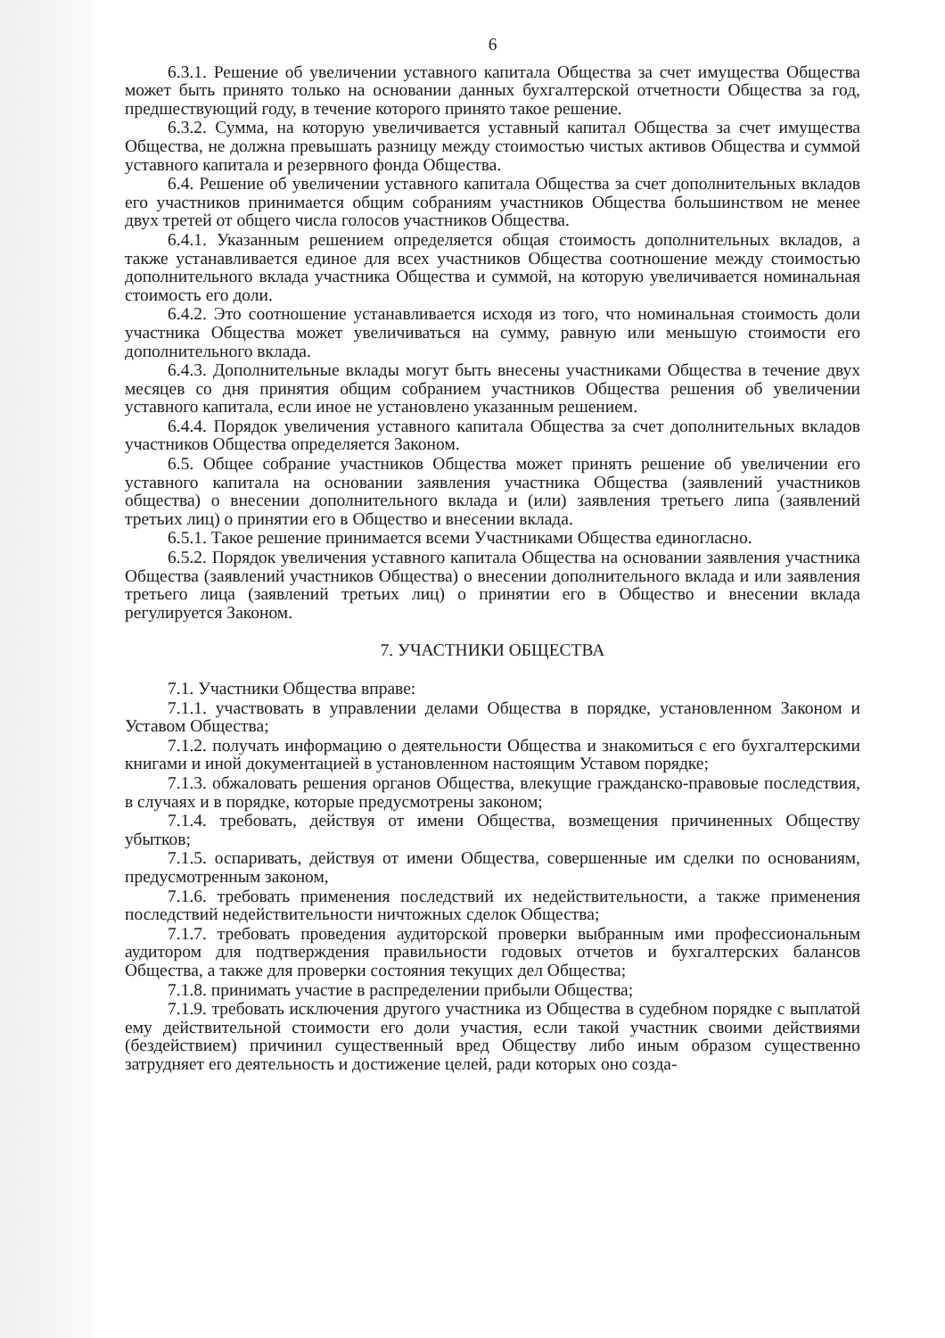6
6.3.1. Решение об увеличении уставного капитала Общества за счет имущества Общества может быть принято только на основании данных бухгалтерской отчетности Общества за год, предшествующий году, в течение которого принято такое решение.
6.3.2. Сумма, на которую увеличивается уставный капитал Общества за счет имущества Общества, не должна превышать разницу между стоимостью чистых активов Общества и суммой уставного капитала и резервного фонда Общества.
6.4. Решение об увеличении уставного капитала Общества за счет дополнительных вкладов его участников принимается общим собраниям участников Общества большинством не менее двух третей от общего числа голосов участников Общества.
6.4.1. Указанным решением определяется общая стоимость дополнительных вкладов, а также устанавливается единое для всех участников Общества соотношение между стоимостью дополнительного вклада участника Общества и суммой, на которую увеличивается номинальная стоимость его доли.
6.4.2. Это соотношение устанавливается исходя из того, что номинальная стоимость доли участника Общества может увеличиваться на сумму, равную или меньшую стоимости его дополнительного вклада.
6.4.3. Дополнительные вклады могут быть внесены участниками Общества в течение двух месяцев со дня принятия общим собранием участников Общества решения об увеличении уставного капитала, если иное не установлено указанным решением.
6.4.4. Порядок увеличения уставного капитала Общества за счет дополнительных вкладов участников Общества определяется Законом.
6.5. Общее собрание участников Общества может принять решение об увеличении его уставного капитала на основании заявления участника Общества (заявлений участников общества) о внесении дополнительного вклада и (или) заявления третьего липа (заявлений третьих лиц) о принятии его в Общество и внесении вклада.
6.5.1. Такое решение принимается всеми Участниками Общества единогласно.
6.5.2. Порядок увеличения уставного капитала Общества на основании заявления участника Общества (заявлений участников Общества) о внесении дополнительного вклада и или заявления третьего лица (заявлений третьих лиц) о принятии его в Общество и внесении вклада регулируется Законом.
7. УЧАСТНИКИ ОБЩЕСТВА
7.1. Участники Общества вправе:
7.1.1. участвовать в управлении делами Общества в порядке, установленном Законом и Уставом Общества;
7.1.2. получать информацию о деятельности Общества и знакомиться с его бухгалтерскими книгами и иной документацией в установленном настоящим Уставом порядке;
7.1.3. обжаловать решения органов Общества, влекущие гражданско-правовые последствия, в случаях и в порядке, которые предусмотрены законом;
7.1.4. требовать, действуя от имени Общества, возмещения причиненных Обществу убытков;
7.1.5. оспаривать, действуя от имени Общества, совершенные им сделки по основаниям, предусмотренным законом,
7.1.6. требовать применения последствий их недействительности, а также применения последствий недействительности ничтожных сделок Общества;
7.1.7. требовать проведения аудиторской проверки выбранным ими профессиональным аудитором для подтверждения правильности годовых отчетов и бухгалтерских балансов Общества, а также для проверки состояния текущих дел Общества;
7.1.8. принимать участие в распределении прибыли Общества;
7.1.9. требовать исключения другого участника из Общества в судебном порядке с выплатой ему действительной стоимости его доли участия, если такой участник своими действиями (бездействием) причинил существенный вред Обществу либо иным образом существенно затрудняет его деятельность и достижение целей, ради которых оно созда-